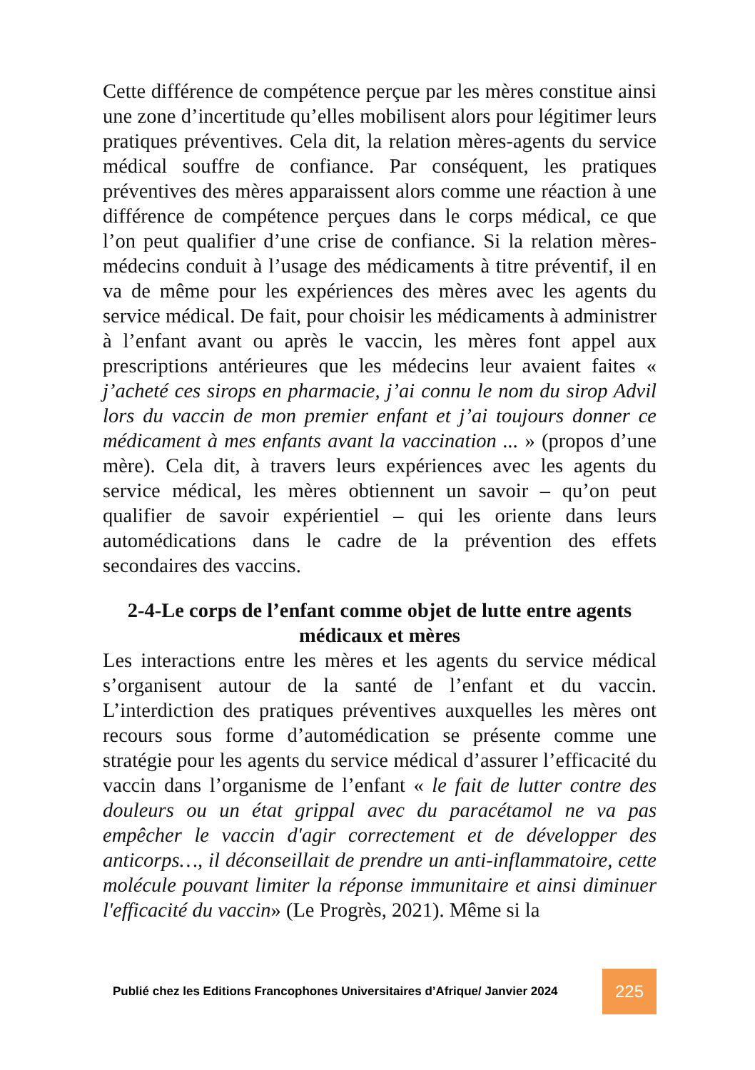Cette différence de compétence perçue par les mères constitue ainsi une zone d’incertitude qu’elles mobilisent alors pour légitimer leurs pratiques préventives. Cela dit, la relation mères-agents du service médical souffre de confiance. Par conséquent, les pratiques préventives des mères apparaissent alors comme une réaction à une différence de compétence perçues dans le corps médical, ce que l’on peut qualifier d’une crise de confiance. Si la relation mères-médecins conduit à l’usage des médicaments à titre préventif, il en va de même pour les expériences des mères avec les agents du service médical. De fait, pour choisir les médicaments à administrer à l’enfant avant ou après le vaccin, les mères font appel aux prescriptions antérieures que les médecins leur avaient faites « j’acheté ces sirops en pharmacie, j’ai connu le nom du sirop Advil lors du vaccin de mon premier enfant et j’ai toujours donner ce médicament à mes enfants avant la vaccination ... » (propos d’une mère). Cela dit, à travers leurs expériences avec les agents du service médical, les mères obtiennent un savoir – qu’on peut qualifier de savoir expérientiel – qui les oriente dans leurs automédications dans le cadre de la prévention des effets secondaires des vaccins.
2-4-Le corps de l’enfant comme objet de lutte entre agents médicaux et mères
Les interactions entre les mères et les agents du service médical s’organisent autour de la santé de l’enfant et du vaccin. L’interdiction des pratiques préventives auxquelles les mères ont recours sous forme d’automédication se présente comme une stratégie pour les agents du service médical d’assurer l’efficacité du vaccin dans l’organisme de l’enfant « le fait de lutter contre des douleurs ou un état grippal avec du paracétamol ne va pas empêcher le vaccin d'agir correctement et de développer des anticorps…, il déconseillait de prendre un anti-inflammatoire, cette molécule pouvant limiter la réponse immunitaire et ainsi diminuer l'efficacité du vaccin» (Le Progrès, 2021). Même si la
Publié chez les Editions Francophones Universitaires d’Afrique/ Janvier 2024
225